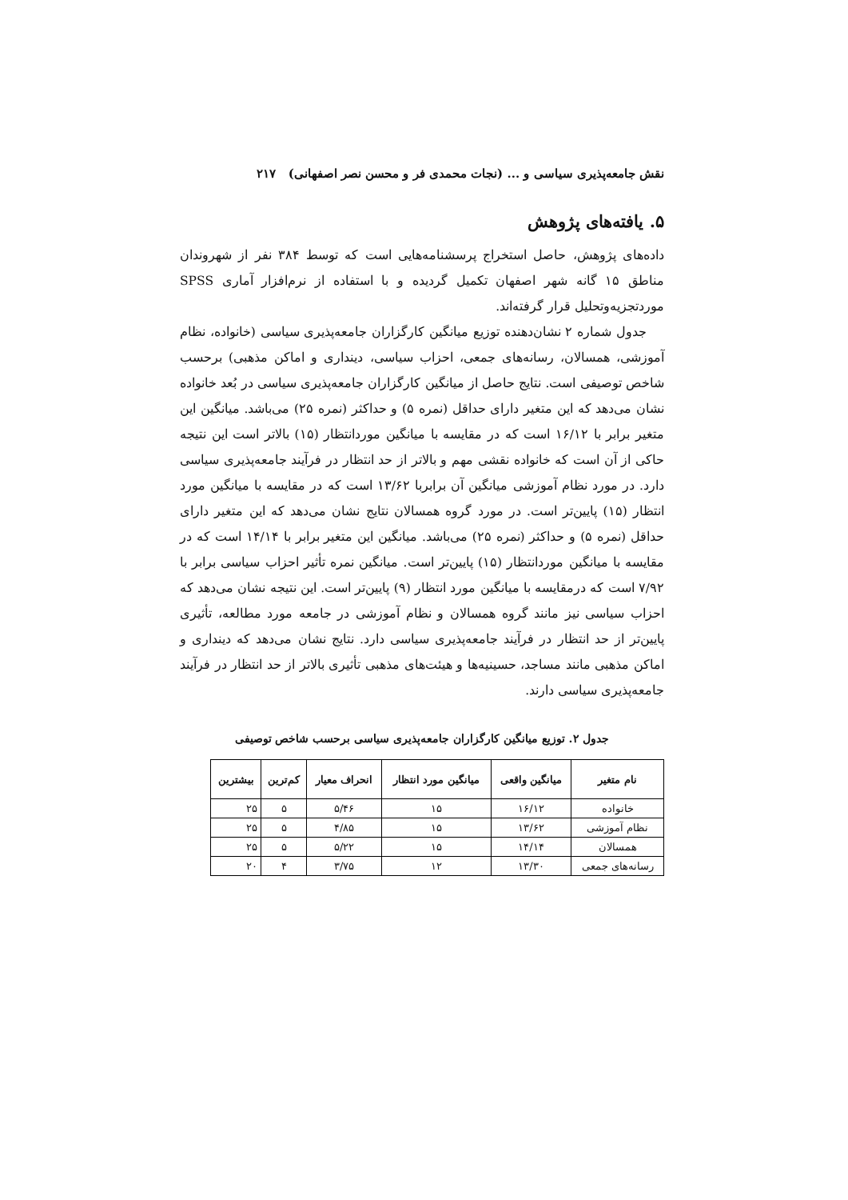نقش جامعه‌پذیری سیاسی و ... (نجات محمدی فر و محسن نصر اصفهانی) ۲۱۷
۵. یافته‌های پژوهش
داده‌های پژوهش، حاصل استخراج پرسشنامه‌هایی است که توسط ۳۸۴ نفر از شهروندان مناطق ۱۵ گانه شهر اصفهان تکمیل گردیده و با استفاده از نرم‌افزار آماری SPSS موردتجزیه‌وتحلیل قرار گرفته‌اند.
جدول شماره ۲ نشان‌دهنده توزیع میانگین کارگزاران جامعه‌پذیری سیاسی (خانواده، نظام آموزشی، همسالان، رسانه‌های جمعی، احزاب سیاسی، دینداری و اماکن مذهبی) برحسب شاخص توصیفی است. نتایج حاصل از میانگین کارگزاران جامعه‌پذیری سیاسی در بُعد خانواده نشان می‌دهد که این متغیر دارای حداقل (نمره ۵) و حداکثر (نمره ۲۵) می‌باشد. میانگین این متغیر برابر با ۱۶/۱۲ است که در مقایسه با میانگین موردانتظار (۱۵) بالاتر است این نتیجه حاکی از آن است که خانواده نقشی مهم و بالاتر از حد انتظار در فرآیند جامعه‌پذیری سیاسی دارد. در مورد نظام آموزشی میانگین آن برابربا ۱۳/۶۲ است که در مقایسه با میانگین مورد انتظار (۱۵) پایین‌تر است. در مورد گروه همسالان نتایج نشان می‌دهد که این متغیر دارای حداقل (نمره ۵) و حداکثر (نمره ۲۵) می‌باشد. میانگین این متغیر برابر با ۱۴/۱۴ است که در مقایسه با میانگین موردانتظار (۱۵) پایین‌تر است. میانگین نمره تأثیر احزاب سیاسی برابر با ۷/۹۲ است که درمقایسه با میانگین مورد انتظار (۹) پایین‌تر است. این نتیجه نشان می‌دهد که احزاب سیاسی نیز مانند گروه همسالان و نظام آموزشی در جامعه مورد مطالعه، تأثیری پایین‌تر از حد انتظار در فرآیند جامعه‌پذیری سیاسی دارد. نتایج نشان می‌دهد که دینداری و اماکن مذهبی مانند مساجد، حسینیه‌ها و هیئت‌های مذهبی تأثیری بالاتر از حد انتظار در فرآیند جامعه‌پذیری سیاسی دارند.
جدول ۲. توزیع میانگین کارگزاران جامعه‌پذیری سیاسی برحسب شاخص توصیفی
| نام متغیر | میانگین واقعی | میانگین مورد انتظار | انحراف معیار | کم‌ترین | بیشترین |
| --- | --- | --- | --- | --- | --- |
| خانواده | ۱۶/۱۲ | ۱۵ | ۵/۴۶ | ۵ | ۲۵ |
| نظام آموزشی | ۱۳/۶۲ | ۱۵ | ۴/۸۵ | ۵ | ۲۵ |
| همسالان | ۱۴/۱۴ | ۱۵ | ۵/۲۲ | ۵ | ۲۵ |
| رسانه‌های جمعی | ۱۳/۳۰ | ۱۲ | ۳/۷۵ | ۴ | ۲۰ |